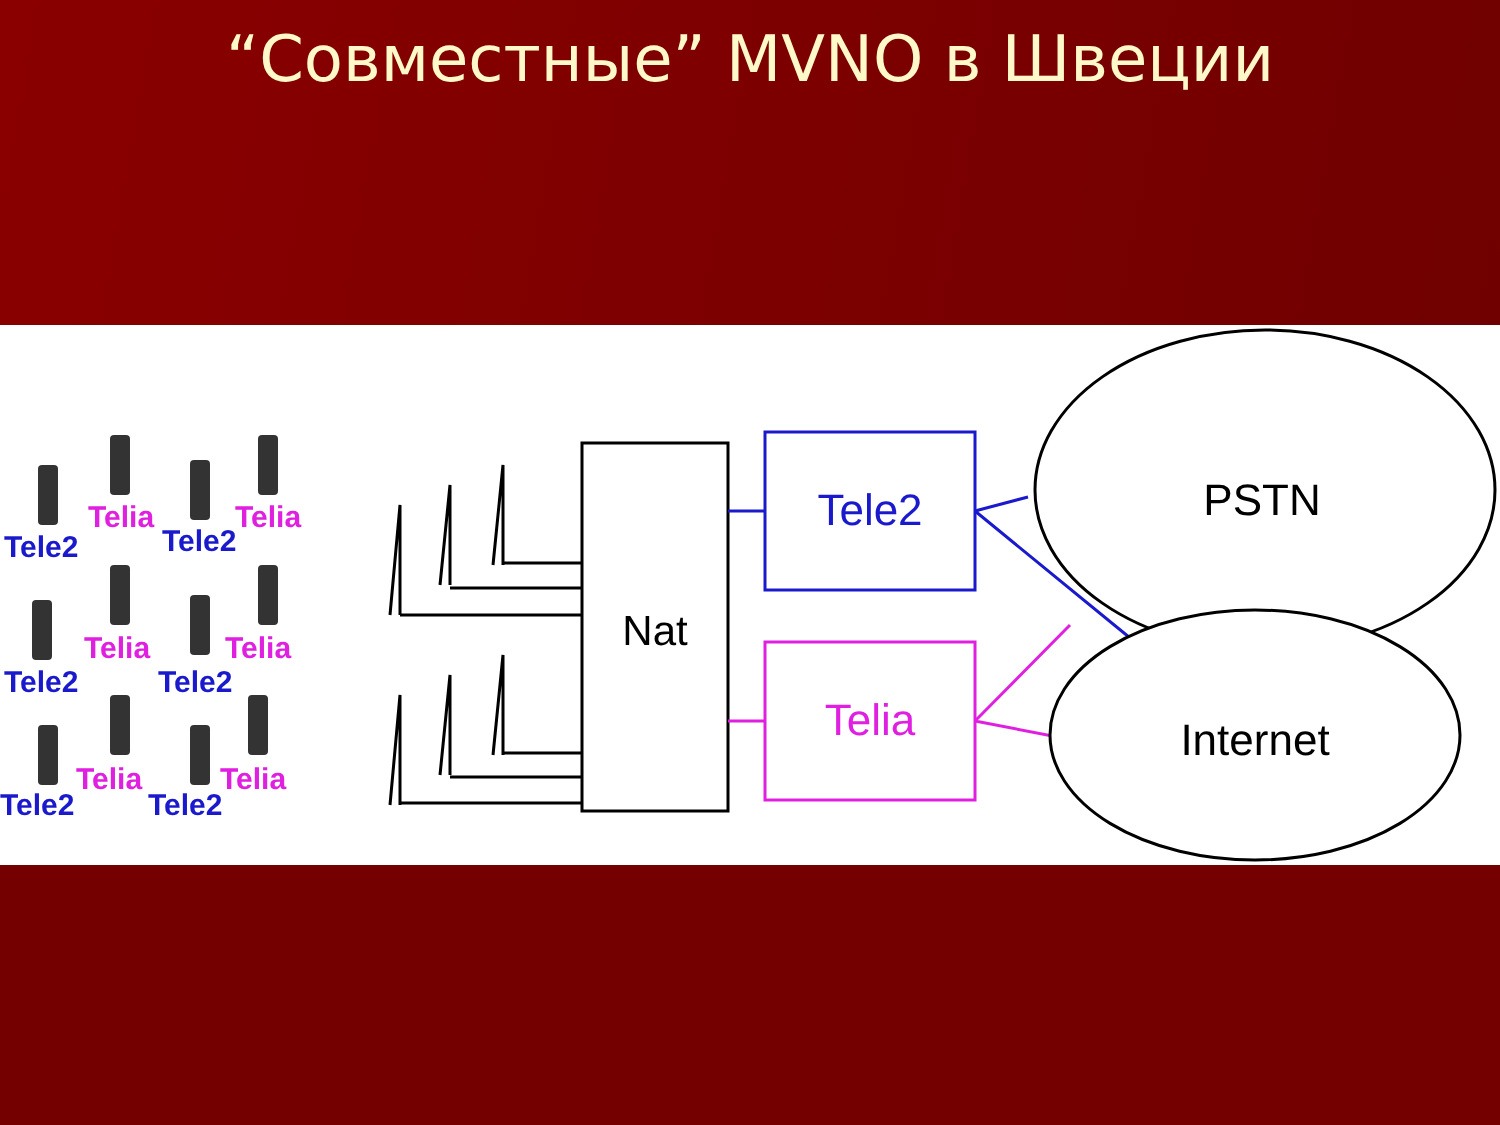“Совместные” MVNO в Швеции
Tele2
Telia
Tele2
Telia
Tele2
Telia
Tele2
Telia
Tele2
Telia
Tele2
Telia
Nat
Tele2
Telia
PSTN
Internet